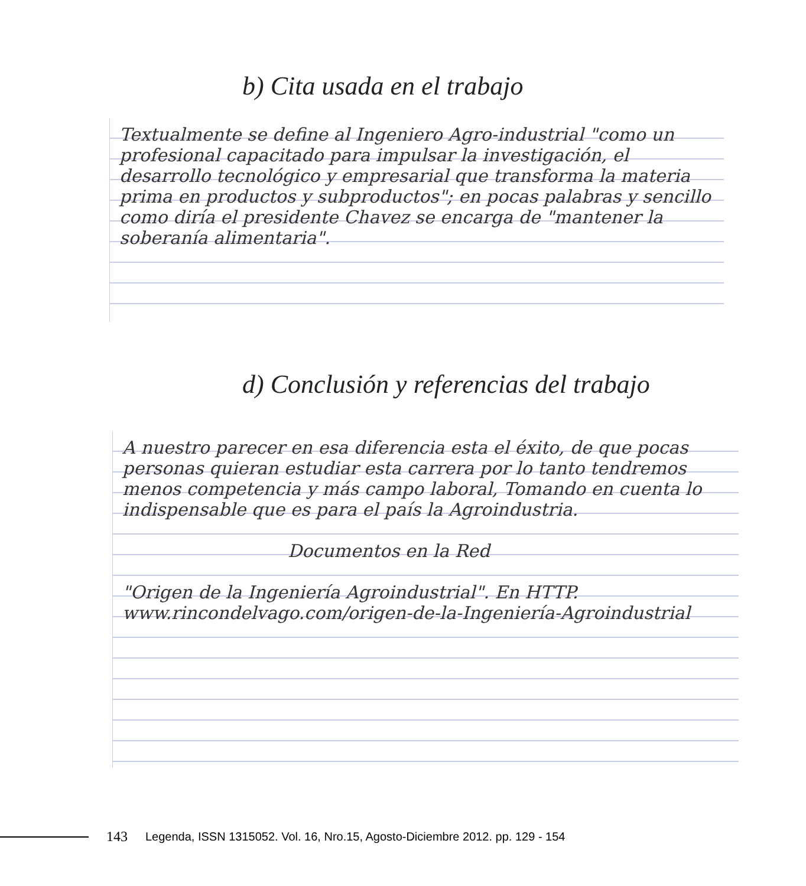b) Cita usada en el trabajo
Textualmente se define al Ingeniero Agro-industrial "como un profesional capacitado para impulsar la investigación, el desarrollo tecnológico y empresarial que transforma la materia prima en productos y subproductos"; en pocas palabras y sencillo como diría el presidente Chavez se encarga de "mantener la soberanía alimentaria".
d) Conclusión y referencias del trabajo
A nuestro parecer en esa diferencia esta el éxito, de que pocas personas quieran estudiar esta carrera por lo tanto tendremos menos competencia y más campo laboral, Tomando en cuenta lo indispensable que es para el país la Agroindustria.
Documentos en la Red
"Origen de la Ingeniería Agroindustrial". En HTTP. www.rincondelvago.com/origen-de-la-Ingeniería-Agroindustrial
143 Legenda, ISSN 1315052. Vol. 16, Nro.15, Agosto-Diciembre 2012. pp. 129 - 154